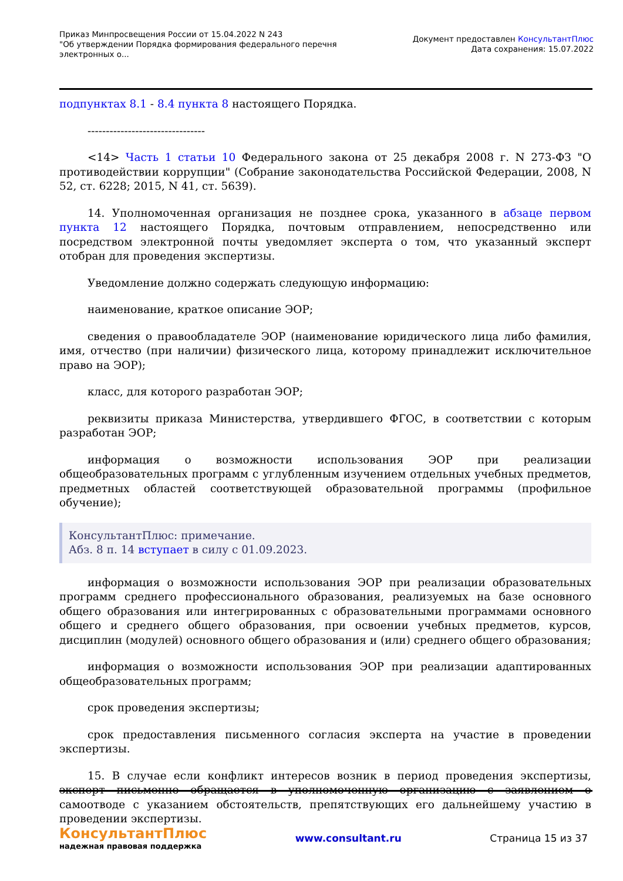Приказ Минпросвещения России от 15.04.2022 N 243
"Об утверждении Порядка формирования федерального перечня
электронных о...
Документ предоставлен КонсультантПлюс
Дата сохранения: 15.07.2022
подпунктах 8.1 - 8.4 пункта 8 настоящего Порядка.
--------------------------------
<14> Часть 1 статьи 10 Федерального закона от 25 декабря 2008 г. N 273-ФЗ "О противодействии коррупции" (Собрание законодательства Российской Федерации, 2008, N 52, ст. 6228; 2015, N 41, ст. 5639).
14. Уполномоченная организация не позднее срока, указанного в абзаце первом пункта 12 настоящего Порядка, почтовым отправлением, непосредственно или посредством электронной почты уведомляет эксперта о том, что указанный эксперт отобран для проведения экспертизы.
Уведомление должно содержать следующую информацию:
наименование, краткое описание ЭОР;
сведения о правообладателе ЭОР (наименование юридического лица либо фамилия, имя, отчество (при наличии) физического лица, которому принадлежит исключительное право на ЭОР);
класс, для которого разработан ЭОР;
реквизиты приказа Министерства, утвердившего ФГОС, в соответствии с которым разработан ЭОР;
информация о возможности использования ЭОР при реализации общеобразовательных программ с углубленным изучением отдельных учебных предметов, предметных областей соответствующей образовательной программы (профильное обучение);
КонсультантПлюс: примечание.
Абз. 8 п. 14 вступает в силу с 01.09.2023.
информация о возможности использования ЭОР при реализации образовательных программ среднего профессионального образования, реализуемых на базе основного общего образования или интегрированных с образовательными программами основного общего и среднего общего образования, при освоении учебных предметов, курсов, дисциплин (модулей) основного общего образования и (или) среднего общего образования;
информация о возможности использования ЭОР при реализации адаптированных общеобразовательных программ;
срок проведения экспертизы;
срок предоставления письменного согласия эксперта на участие в проведении экспертизы.
15. В случае если конфликт интересов возник в период проведения экспертизы, эксперт письменно обращается в уполномоченную организацию с заявлением о самоотводе с указанием обстоятельств, препятствующих его дальнейшему участию в проведении экспертизы.
КонсультантПлюс
надежная правовая поддержка
www.consultant.ru Страница 15 из 37